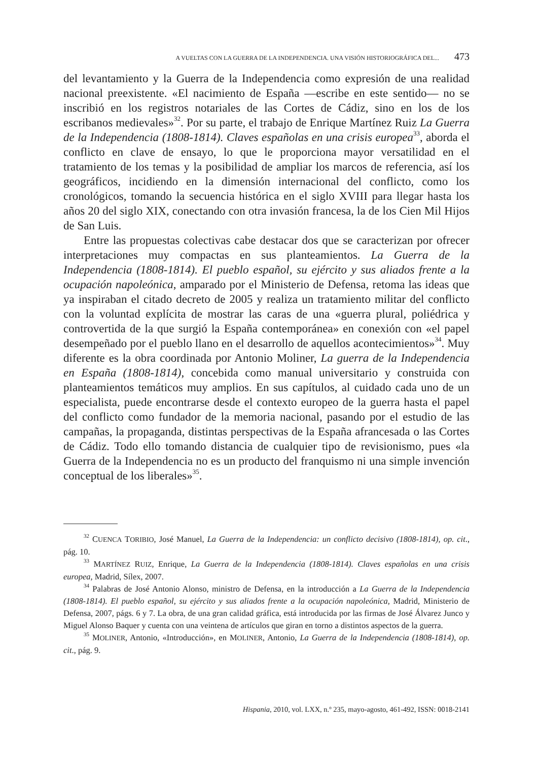A VUELTAS CON LA GUERRA DE LA INDEPENDENCIA. UNA VISIÓN HISTORIOGRÁFICA DEL... 473
del levantamiento y la Guerra de la Independencia como expresión de una realidad nacional preexistente. «El nacimiento de España —escribe en este sentido— no se inscribió en los registros notariales de las Cortes de Cádiz, sino en los de los escribanos medievales»<sup>32</sup>. Por su parte, el trabajo de Enrique Martínez Ruiz La Guerra de la Independencia (1808-1814). Claves españolas en una crisis europea<sup>33</sup>, aborda el conflicto en clave de ensayo, lo que le proporciona mayor versatilidad en el tratamiento de los temas y la posibilidad de ampliar los marcos de referencia, así los geográficos, incidiendo en la dimensión internacional del conflicto, como los cronológicos, tomando la secuencia histórica en el siglo XVIII para llegar hasta los años 20 del siglo XIX, conectando con otra invasión francesa, la de los Cien Mil Hijos de San Luis.
Entre las propuestas colectivas cabe destacar dos que se caracterizan por ofrecer interpretaciones muy compactas en sus planteamientos. La Guerra de la Independencia (1808-1814). El pueblo español, su ejército y sus aliados frente a la ocupación napoleónica, amparado por el Ministerio de Defensa, retoma las ideas que ya inspiraban el citado decreto de 2005 y realiza un tratamiento militar del conflicto con la voluntad explícita de mostrar las caras de una «guerra plural, poliédrica y controvertida de la que surgió la España contemporánea» en conexión con «el papel desempeñado por el pueblo llano en el desarrollo de aquellos acontecimientos»<sup>34</sup>. Muy diferente es la obra coordinada por Antonio Moliner, La guerra de la Independencia en España (1808-1814), concebida como manual universitario y construida con planteamientos temáticos muy amplios. En sus capítulos, al cuidado cada uno de un especialista, puede encontrarse desde el contexto europeo de la guerra hasta el papel del conflicto como fundador de la memoria nacional, pasando por el estudio de las campañas, la propaganda, distintas perspectivas de la España afrancesada o las Cortes de Cádiz. Todo ello tomando distancia de cualquier tipo de revisionismo, pues «la Guerra de la Independencia no es un producto del franquismo ni una simple invención conceptual de los liberales»<sup>35</sup>.
<sup>32</sup> CUENCA TORIBIO, José Manuel, La Guerra de la Independencia: un conflicto decisivo (1808-1814), op. cit., pág. 10.
<sup>33</sup> MARTÍNEZ RUIZ, Enrique, La Guerra de la Independencia (1808-1814). Claves españolas en una crisis europea, Madrid, Sílex, 2007.
<sup>34</sup> Palabras de José Antonio Alonso, ministro de Defensa, en la introducción a La Guerra de la Independencia (1808-1814). El pueblo español, su ejército y sus aliados frente a la ocupación napoleónica, Madrid, Ministerio de Defensa, 2007, págs. 6 y 7. La obra, de una gran calidad gráfica, está introducida por las firmas de José Álvarez Junco y Miguel Alonso Baquer y cuenta con una veintena de artículos que giran en torno a distintos aspectos de la guerra.
<sup>35</sup> MOLINER, Antonio, «Introducción», en MOLINER, Antonio, La Guerra de la Independencia (1808-1814), op. cit., pág. 9.
Hispania, 2010, vol. LXX, n.º 235, mayo-agosto, 461-492, ISSN: 0018-2141